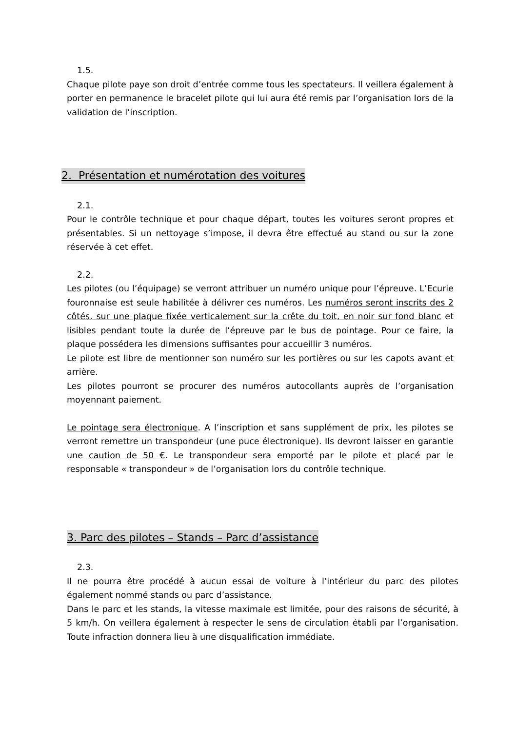1.5.
Chaque pilote paye son droit d’entrée comme tous les spectateurs. Il veillera également à porter en permanence le bracelet pilote qui lui aura été remis par l’organisation lors de la validation de l’inscription.
2. Présentation et numérotation des voitures
2.1.
Pour le contrôle technique et pour chaque départ, toutes les voitures seront propres et présentables. Si un nettoyage s’impose, il devra être effectué au stand ou sur la zone réservée à cet effet.
2.2.
Les pilotes (ou l’équipage) se verront attribuer un numéro unique pour l’épreuve. L’Ecurie fouronnaise est seule habilitée à délivrer ces numéros. Les numéros seront inscrits des 2 côtés, sur une plaque fixée verticalement sur la crête du toit, en noir sur fond blanc et lisibles pendant toute la durée de l’épreuve par le bus de pointage. Pour ce faire, la plaque possédera les dimensions suffisantes pour accueillir 3 numéros.
Le pilote est libre de mentionner son numéro sur les portières ou sur les capots avant et arrière.
Les pilotes pourront se procurer des numéros autocollants auprès de l’organisation moyennant paiement.
Le pointage sera électronique. A l’inscription et sans supplément de prix, les pilotes se verront remettre un transpondeur (une puce électronique). Ils devront laisser en garantie une caution de 50 €. Le transpondeur sera emporté par le pilote et placé par le responsable « transpondeur » de l’organisation lors du contrôle technique.
3. Parc des pilotes – Stands – Parc d’assistance
2.3.
Il ne pourra être procédé à aucun essai de voiture à l’intérieur du parc des pilotes également nommé stands ou parc d’assistance.
Dans le parc et les stands, la vitesse maximale est limitée, pour des raisons de sécurité, à 5 km/h. On veillera également à respecter le sens de circulation établi par l’organisation. Toute infraction donnera lieu à une disqualification immédiate.